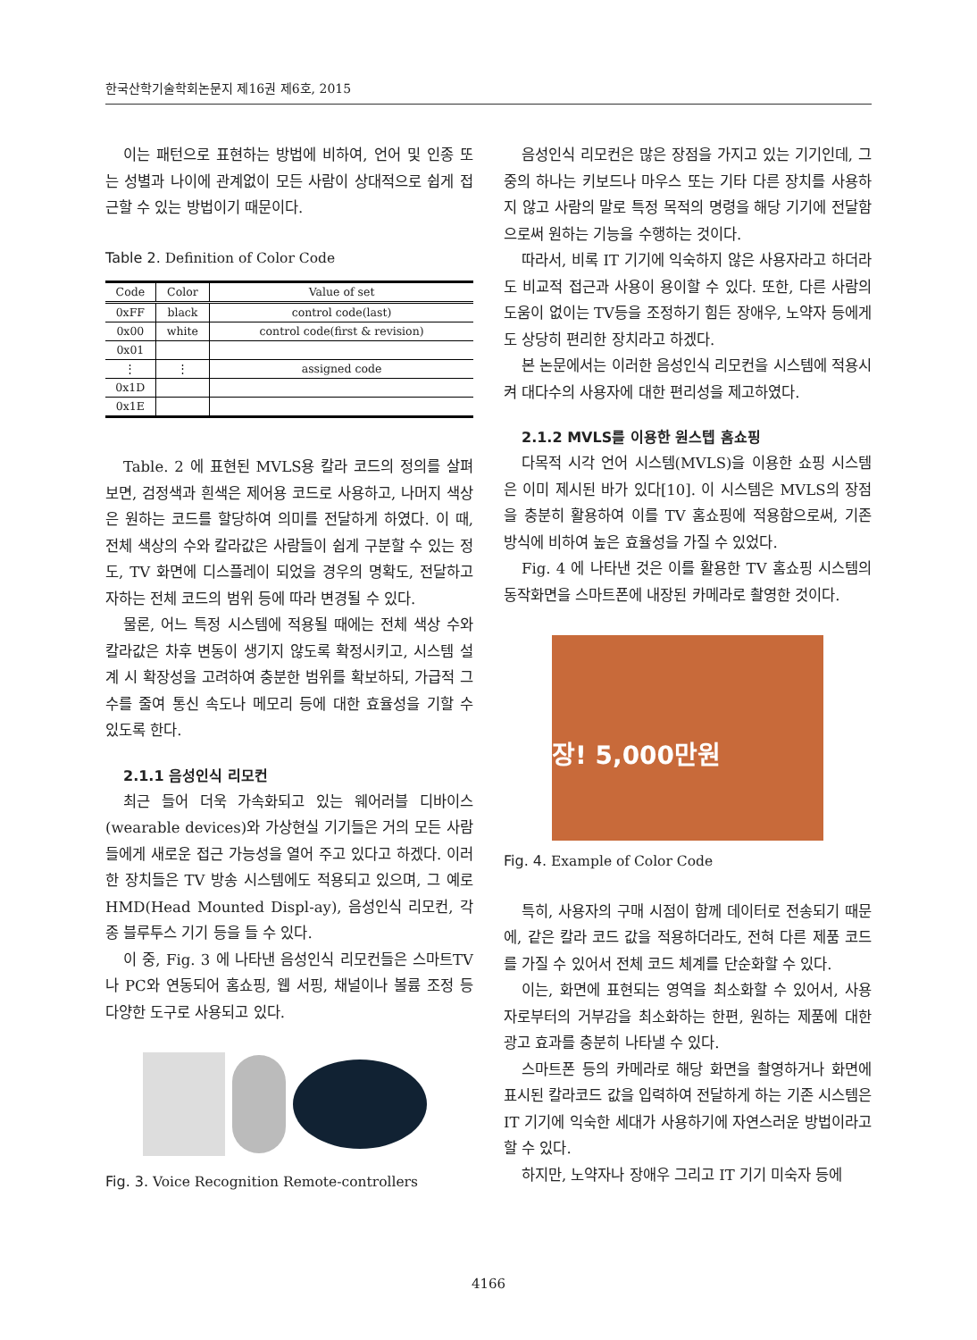한국산학기술학회논문지 제16권 제6호, 2015
이는 패턴으로 표현하는 방법에 비하여, 언어 및 인종 또는 성별과 나이에 관계없이 모든 사람이 상대적으로 쉽게 접근할 수 있는 방법이기 때문이다.
Table 2. Definition of Color Code
| Code | Color | Value of set |
| --- | --- | --- |
| 0xFF | black | control code(last) |
| 0x00 | white | control code(first & revision) |
| 0x01 | | |
| ⋮ | ⋮ | assigned code |
| 0x1D | | |
| 0x1E | | |
Table. 2 에 표현된 MVLS용 칼라 코드의 정의를 살펴보면, 검정색과 흰색은 제어용 코드로 사용하고, 나머지 색상은 원하는 코드를 할당하여 의미를 전달하게 하였다. 이 때, 전체 색상의 수와 칼라값은 사람들이 쉽게 구분할 수 있는 정도, TV 화면에 디스플레이 되었을 경우의 명확도, 전달하고자하는 전체 코드의 범위 등에 따라 변경될 수 있다.
물론, 어느 특정 시스템에 적용될 때에는 전체 색상 수와 칼라값은 차후 변동이 생기지 않도록 확정시키고, 시스템 설계 시 확장성을 고려하여 충분한 범위를 확보하되, 가급적 그 수를 줄여 통신 속도나 메모리 등에 대한 효율성을 기할 수 있도록 한다.
2.1.1 음성인식 리모컨
최근 들어 더욱 가속화되고 있는 웨어러블 디바이스(wearable devices)와 가상현실 기기들은 거의 모든 사람들에게 새로운 접근 가능성을 열어 주고 있다고 하겠다. 이러한 장치들은 TV 방송 시스템에도 적용되고 있으며, 그 예로 HMD(Head Mounted Displ-ay), 음성인식 리모컨, 각종 블루투스 기기 등을 들 수 있다.
이 중, Fig. 3 에 나타낸 음성인식 리모컨들은 스마트TV나 PC와 연동되어 홈쇼핑, 웹 서핑, 채널이나 볼륨 조정 등 다양한 도구로 사용되고 있다.
Fig. 3. Voice Recognition Remote-controllers
음성인식 리모컨은 많은 장점을 가지고 있는 기기인데, 그 중의 하나는 키보드나 마우스 또는 기타 다른 장치를 사용하지 않고 사람의 말로 특정 목적의 명령을 해당 기기에 전달함으로써 원하는 기능을 수행하는 것이다.
따라서, 비록 IT 기기에 익숙하지 않은 사용자라고 하더라도 비교적 접근과 사용이 용이할 수 있다. 또한, 다른 사람의 도움이 없이는 TV등을 조정하기 힘든 장애우, 노약자 등에게도 상당히 편리한 장치라고 하겠다.
본 논문에서는 이러한 음성인식 리모컨을 시스템에 적용시켜 대다수의 사용자에 대한 편리성을 제고하였다.
2.1.2 MVLS를 이용한 원스텝 홈쇼핑
다목적 시각 언어 시스템(MVLS)을 이용한 쇼핑 시스템은 이미 제시된 바가 있다[10]. 이 시스템은 MVLS의 장점을 충분히 활용하여 이를 TV 홈쇼핑에 적용함으로써, 기존 방식에 비하여 높은 효율성을 가질 수 있었다.
Fig. 4 에 나타낸 것은 이를 활용한 TV 홈쇼핑 시스템의 동작화면을 스마트폰에 내장된 카메라로 촬영한 것이다.
장! 5,000만원
Fig. 4. Example of Color Code
특히, 사용자의 구매 시점이 함께 데이터로 전송되기 때문에, 같은 칼라 코드 값을 적용하더라도, 전혀 다른 제품 코드를 가질 수 있어서 전체 코드 체계를 단순화할 수 있다.
이는, 화면에 표현되는 영역을 최소화할 수 있어서, 사용자로부터의 거부감을 최소화하는 한편, 원하는 제품에 대한 광고 효과를 충분히 나타낼 수 있다.
스마트폰 등의 카메라로 해당 화면을 촬영하거나 화면에 표시된 칼라코드 값을 입력하여 전달하게 하는 기존 시스템은 IT 기기에 익숙한 세대가 사용하기에 자연스러운 방법이라고 할 수 있다.
하지만, 노약자나 장애우 그리고 IT 기기 미숙자 등에
4166